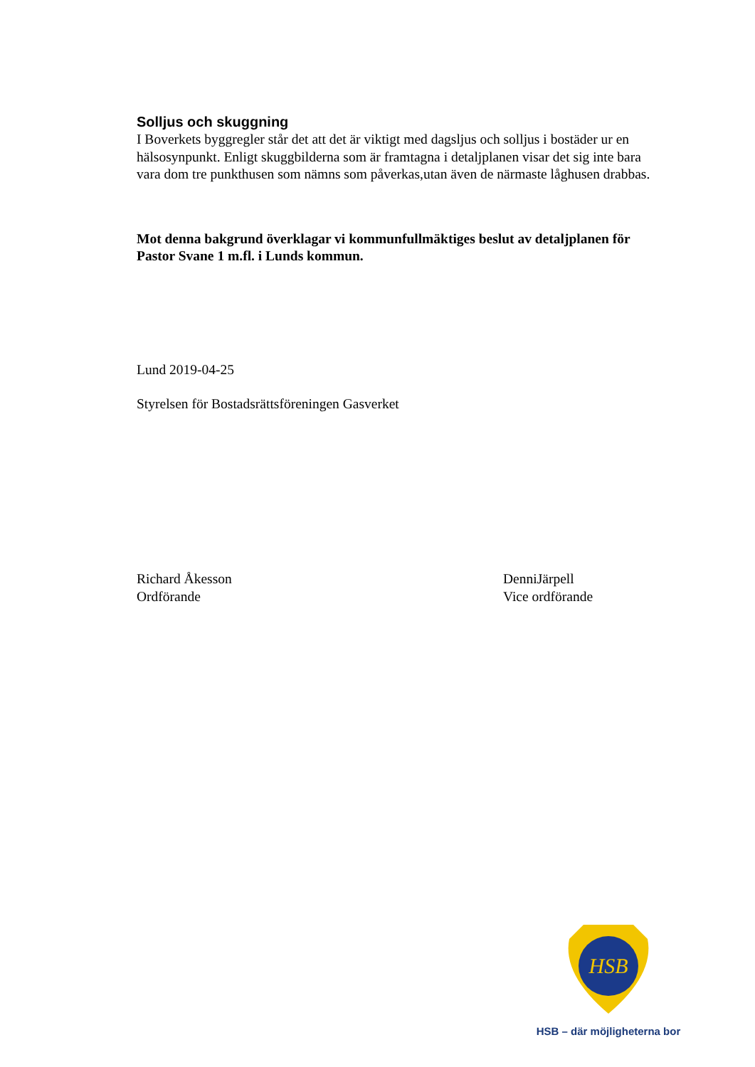Solljus och skuggning
I Boverkets byggregler står det att det är viktigt med dagsljus och solljus i bostäder ur en hälsosynpunkt. Enligt skuggbilderna som är framtagna i detaljplanen visar det sig inte bara vara dom tre punkthusen som nämns som påverkas,utan även de närmaste låghusen drabbas.
Mot denna bakgrund överklagar vi kommunfullmäktiges beslut av detaljplanen för Pastor Svane 1 m.fl. i Lunds kommun.
Lund 2019-04-25
Styrelsen för Bostadsrättsföreningen Gasverket
Richard Åkesson
Ordförande
DenniJärpell
Vice ordförande
HSB
HSB – där möjligheterna bor